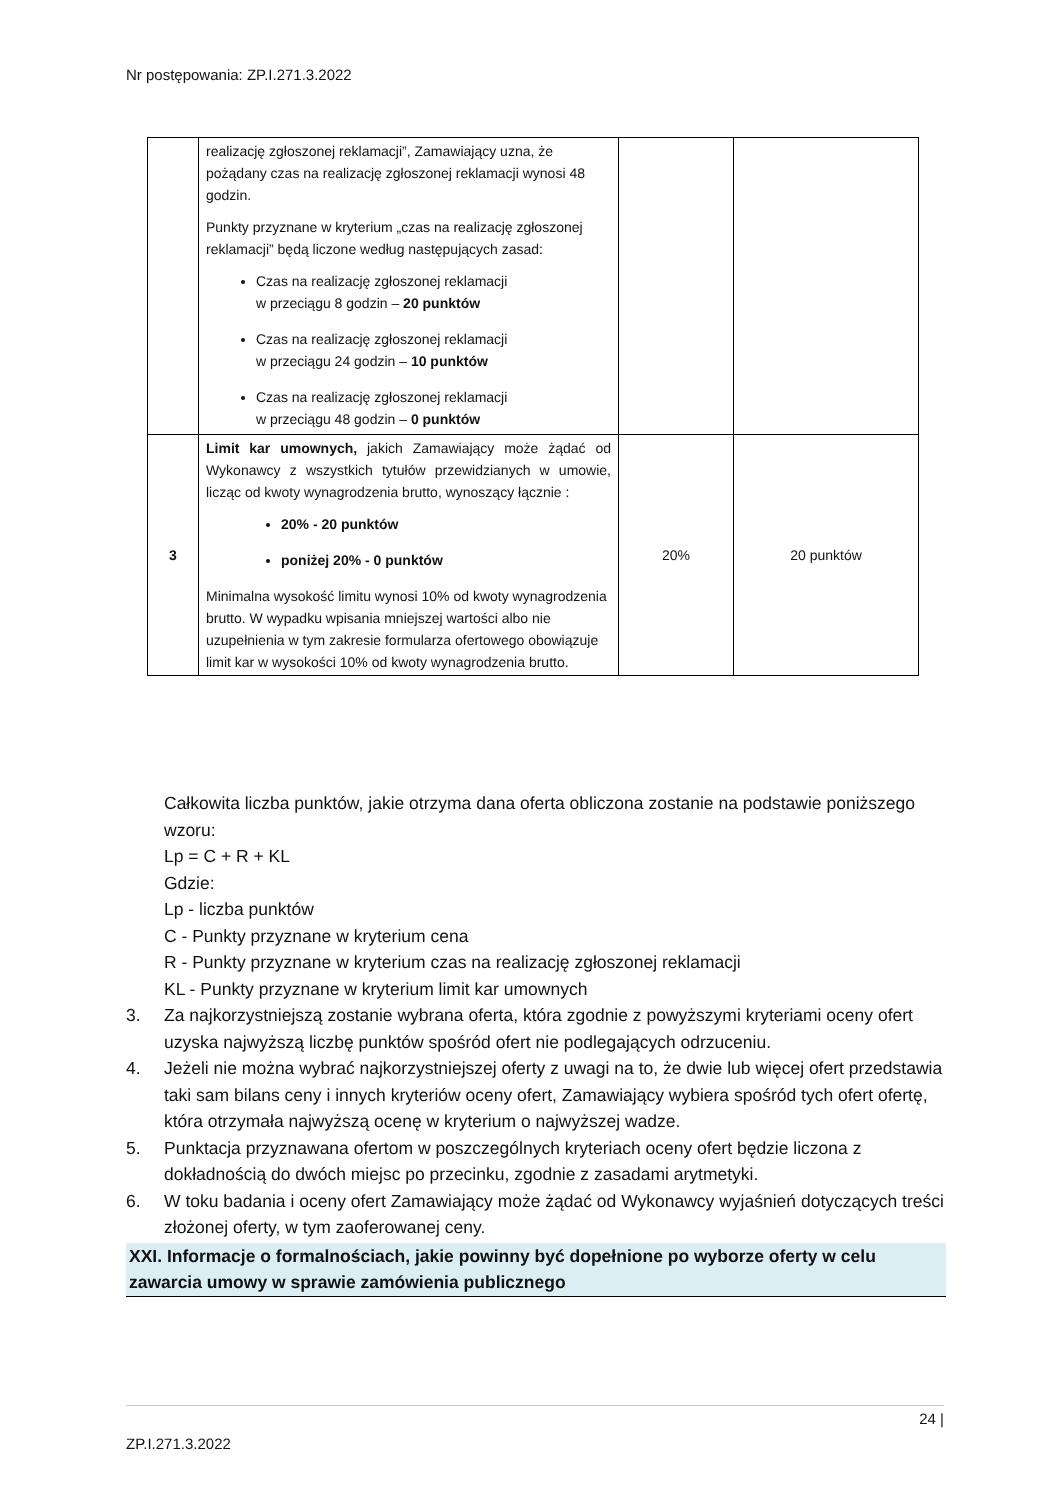Nr postępowania: ZP.I.271.3.2022
| | realizację zgłoszonej reklamacji”, Zamawiający uzna, że pożądany czas na realizację zgłoszonej reklamacji wynosi 48 godzin. Punkty przyznane w kryterium „czas na realizację zgłoszonej reklamacji” będą liczone według następujących zasad: Czas na realizację zgłoszonej reklamacji w przeciągu 8 godzin – 20 punktów Czas na realizację zgłoszonej reklamacji w przeciągu 24 godzin – 10 punktów Czas na realizację zgłoszonej reklamacji w przeciągu 48 godzin – 0 punktów | | |
| 3 | Limit kar umownych, jakich Zamawiający może żądać od Wykonawcy z wszystkich tytułów przewidzianych w umowie, licząc od kwoty wynagrodzenia brutto, wynoszący łącznie : 20% - 20 punktów poniżej 20% - 0 punktów Minimalna wysokość limitu wynosi 10% od kwoty wynagrodzenia brutto. W wypadku wpisania mniejszej wartości albo nie uzupełnienia w tym zakresie formularza ofertowego obowiązuje limit kar w wysokości 10% od kwoty wynagrodzenia brutto. | 20% | 20 punktów |
Całkowita liczba punktów, jakie otrzyma dana oferta obliczona zostanie na podstawie poniższego wzoru:
Lp = C + R + KL
Gdzie:
Lp - liczba punktów
C - Punkty przyznane w kryterium cena
R - Punkty przyznane w kryterium czas na realizację zgłoszonej reklamacji
KL - Punkty przyznane w kryterium limit kar umownych
3. Za najkorzystniejszą zostanie wybrana oferta, która zgodnie z powyższymi kryteriami oceny ofert uzyska najwyższą liczbę punktów spośród ofert nie podlegających odrzuceniu.
4. Jeżeli nie można wybrać najkorzystniejszej oferty z uwagi na to, że dwie lub więcej ofert przedstawia taki sam bilans ceny i innych kryteriów oceny ofert, Zamawiający wybiera spośród tych ofert ofertę, która otrzymała najwyższą ocenę w kryterium o najwyższej wadze.
5. Punktacja przyznawana ofertom w poszczególnych kryteriach oceny ofert będzie liczona z dokładnością do dwóch miejsc po przecinku, zgodnie z zasadami arytmetyki.
6. W toku badania i oceny ofert Zamawiający może żądać od Wykonawcy wyjaśnień dotyczących treści złożonej oferty, w tym zaoferowanej ceny.
XXI. Informacje o formalnościach, jakie powinny być dopełnione po wyborze oferty w celu zawarcia umowy w sprawie zamówienia publicznego
24 |
ZP.I.271.3.2022